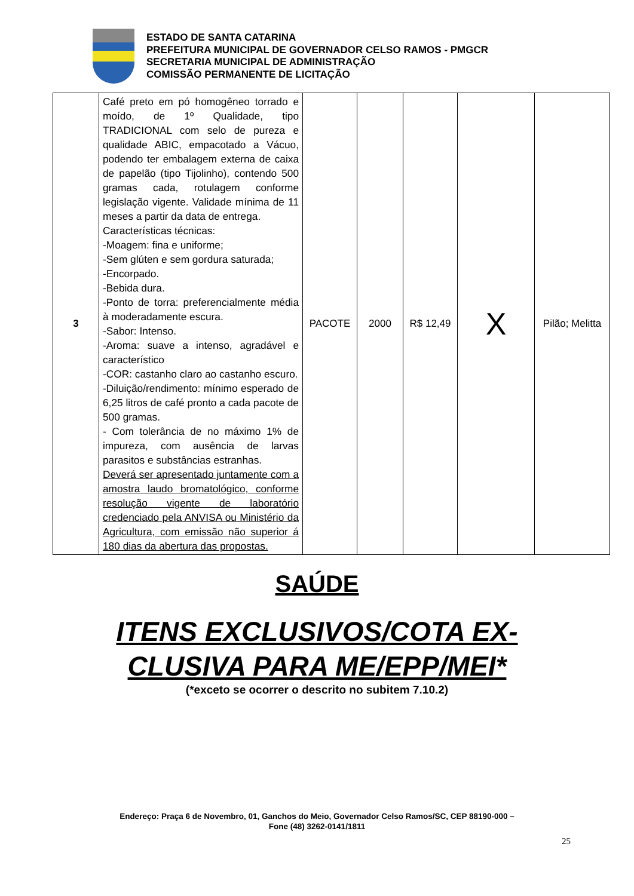ESTADO DE SANTA CATARINA
PREFEITURA MUNICIPAL DE GOVERNADOR CELSO RAMOS - PMGCR
SECRETARIA MUNICIPAL DE ADMINISTRAÇÃO
COMISSÃO PERMANENTE DE LICITAÇÃO
| 3 | Café preto em pó homogêneo torrado e moído, de 1º Qualidade, tipo TRADICIONAL com selo de pureza e qualidade ABIC, empacotado a Vácuo, podendo ter embalagem externa de caixa de papelão (tipo Tijolinho), contendo 500 gramas cada, rotulagem conforme legislação vigente. Validade mínima de 11 meses a partir da data de entrega. Características técnicas: -Moagem: fina e uniforme; -Sem glúten e sem gordura saturada; -Encorpado. -Bebida dura. -Ponto de torra: preferencialmente média à moderadamente escura. -Sabor: Intenso. -Aroma: suave a intenso, agradável e característico -COR: castanho claro ao castanho escuro. -Diluição/rendimento: mínimo esperado de 6,25 litros de café pronto a cada pacote de 500 gramas. - Com tolerância de no máximo 1% de impureza, com ausência de larvas parasitos e substâncias estranhas. Deverá ser apresentado juntamente com a amostra laudo bromatológico, conforme resolução vigente de laboratório credenciado pela ANVISA ou Ministério da Agricultura, com emissão não superior á 180 dias da abertura das propostas. | PACOTE | 2000 | R$ 12,49 | X | Pilão; Melitta |
SAÚDE
ITENS EXCLUSIVOS/COTA EX-CLUSIVA PARA ME/EPP/MEI*
(*exceto se ocorrer o descrito no subitem 7.10.2)
Endereço: Praça 6 de Novembro, 01, Ganchos do Meio, Governador Celso Ramos/SC, CEP 88190-000 –
Fone (48) 3262-0141/1811
25